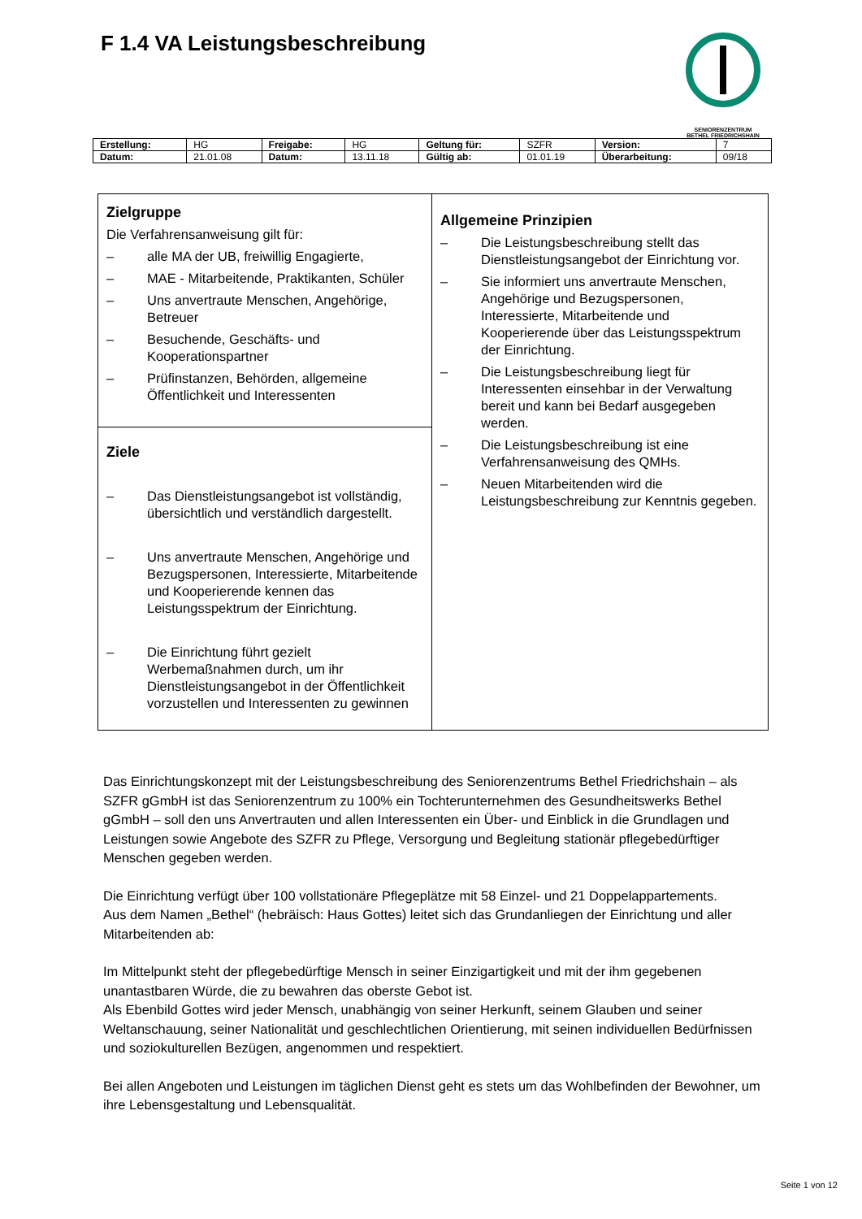F 1.4 VA Leistungsbeschreibung
SENIORENZENTRUM
BETHEL FRIEDRICHSHAIN
| Erstellung: | HG | Freigabe: | HG | Geltung für: | SZFR | Version: | 7 |
| Datum: | 21.01.08 | Datum: | 13.11.18 | Gültig ab: | 01.01.19 | Überarbeitung: | 09/18 |
| Zielgruppe Die Verfahrensanweisung gilt für: – alle MA der UB, freiwillig Engagierte, – MAE - Mitarbeitende, Praktikanten, Schüler – Uns anvertraute Menschen, Angehörige, Betreuer – Besuchende, Geschäfts- und Kooperationspartner – Prüfinstanzen, Behörden, allgemeine Öffentlichkeit und Interessenten | Allgemeine Prinzipien – Die Leistungsbeschreibung stellt das Dienstleistungsangebot der Einrichtung vor. – Sie informiert uns anvertraute Menschen, Angehörige und Bezugspersonen, Interessierte, Mitarbeitende und Kooperierende über das Leistungsspektrum der Einrichtung. – Die Leistungsbeschreibung liegt für Interessenten einsehbar in der Verwaltung bereit und kann bei Bedarf ausgegeben werden. – Die Leistungsbeschreibung ist eine Verfahrensanweisung des QMHs. – Neuen Mitarbeitenden wird die Leistungsbeschreibung zur Kenntnis gegeben. |
| Ziele – Das Dienstleistungsangebot ist vollständig, übersichtlich und verständlich dargestellt. – Uns anvertraute Menschen, Angehörige und Bezugspersonen, Interessierte, Mitarbeitende und Kooperierende kennen das Leistungsspektrum der Einrichtung. – Die Einrichtung führt gezielt Werbemaßnahmen durch, um ihr Dienstleistungsangebot in der Öffentlichkeit vorzustellen und Interessenten zu gewinnen | |
Das Einrichtungskonzept mit der Leistungsbeschreibung des Seniorenzentrums Bethel Friedrichshain – als SZFR gGmbH ist das Seniorenzentrum zu 100% ein Tochterunternehmen des Gesundheitswerks Bethel gGmbH – soll den uns Anvertrauten und allen Interessenten ein Über- und Einblick in die Grundlagen und Leistungen sowie Angebote des SZFR zu Pflege, Versorgung und Begleitung stationär pflegebedürftiger Menschen gegeben werden.
Die Einrichtung verfügt über 100 vollstationäre Pflegeplätze mit 58 Einzel- und 21 Doppelappartements.
Aus dem Namen „Bethel“ (hebräisch: Haus Gottes) leitet sich das Grundanliegen der Einrichtung und aller Mitarbeitenden ab:
Im Mittelpunkt steht der pflegebedürftige Mensch in seiner Einzigartigkeit und mit der ihm gegebenen unantastbaren Würde, die zu bewahren das oberste Gebot ist.
Als Ebenbild Gottes wird jeder Mensch, unabhängig von seiner Herkunft, seinem Glauben und seiner Weltanschauung, seiner Nationalität und geschlechtlichen Orientierung, mit seinen individuellen Bedürfnissen und soziokulturellen Bezügen, angenommen und respektiert.
Bei allen Angeboten und Leistungen im täglichen Dienst geht es stets um das Wohlbefinden der Bewohner, um ihre Lebensgestaltung und Lebensqualität.
Seite 1 von 12